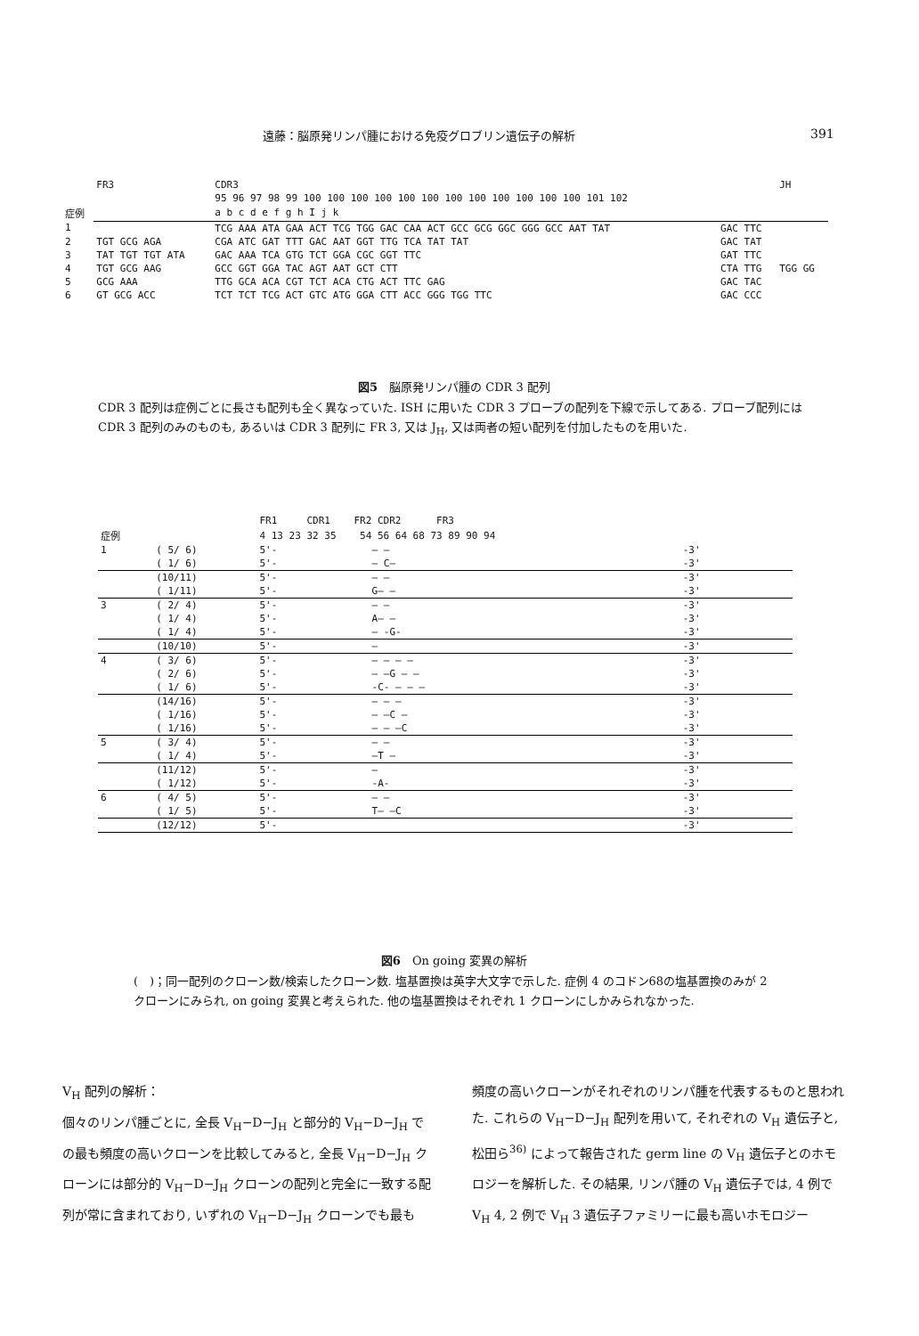遠藤：脳原発リンパ腫における免疫グロブリン遺伝子の解析 391
| | FR3 | CDR3 | | JH |
| --- | --- | --- | --- | --- |
| | | 95 96 97 98 99 100 100 100 100 100 100 100 100 100 100 100 100 101 102 | | |
| 症例 | | a b c d e f g h I j k | | |
| 1 | | TCG AAA ATA GAA ACT TCG TGG GAC CAA ACT GCC GCG GGC GGG GCC AAT TAT | GAC TTC | |
| 2 | TGT GCG AGA | CGA ATC GAT TTT GAC AAT GGT TTG TCA TAT TAT | GAC TAT | |
| 3 | TAT TGT TGT ATA | GAC AAA TCA GTG TCT GGA CGC GGT TTC | GAT TTC | |
| 4 | TGT GCG AAG | GCC GGT GGA TAC AGT AAT GCT CTT | CTA TTG | TGG GG |
| 5 | GCG AAA | TTG GCA ACA CGT TCT ACA CTG ACT TTC GAG | GAC TAC | |
| 6 | GT GCG ACC | TCT TCT TCG ACT GTC ATG GGA CTT ACC GGG TGG TTC | GAC CCC | |
図5　脳原発リンパ腫の CDR 3 配列
CDR 3 配列は症例ごとに長さも配列も全く異なっていた. ISH に用いた CDR 3 プローブの配列を下線で示してある. プローブ配列には CDR 3 配列のみのものも, あるいは CDR 3 配列に FR 3, 又は J<sub>H</sub>, 又は両者の短い配列を付加したものを用いた.
| | | FR1 CDR1 FR2 CDR2 FR3 | | | |
| --- | --- | --- | --- | --- | --- |
| 症例 | | 4 13 23 32 35 54 56 64 68 73 89 90 94 | | | |
| 1 | ( 5/ 6) | 5'- | — — | | -3' |
| | ( 1/ 6) | 5'- | — C— | | -3' |
| | (10/11) | 5'- | — — | | -3' |
| | ( 1/11) | 5'- | G— — | | -3' |
| 3 | ( 2/ 4) | 5'- | — — | | -3' |
| | ( 1/ 4) | 5'- | A— — | | -3' |
| | ( 1/ 4) | 5'- | — -G- | | -3' |
| | (10/10) | 5'- | — | | -3' |
| 4 | ( 3/ 6) | 5'- | — — — — | | -3' |
| | ( 2/ 6) | 5'- | — —G — — | | -3' |
| | ( 1/ 6) | 5'- | -C- — — — | | -3' |
| | (14/16) | 5'- | — — — | | -3' |
| | ( 1/16) | 5'- | — —C — | | -3' |
| | ( 1/16) | 5'- | — — —C | | -3' |
| 5 | ( 3/ 4) | 5'- | — — | | -3' |
| | ( 1/ 4) | 5'- | —T — | | -3' |
| | (11/12) | 5'- | — | | -3' |
| | ( 1/12) | 5'- | -A- | | -3' |
| 6 | ( 4/ 5) | 5'- | — — | | -3' |
| | ( 1/ 5) | 5'- | T— —C | | -3' |
| | (12/12) | 5'- | | | -3' |
図6　On going 変異の解析
(　)；同一配列のクローン数/検索したクローン数. 塩基置換は英字大文字で示した. 症例 4 のコドン68の塩基置換のみが 2 クローンにみられ, on going 変異と考えられた. 他の塩基置換はそれぞれ 1 クローンにしかみられなかった.
V<sub>H</sub> 配列の解析：
個々のリンパ腫ごとに, 全長 V<sub>H</sub>−D−J<sub>H</sub> と部分的 V<sub>H</sub>−D−J<sub>H</sub> での最も頻度の高いクローンを比較してみると, 全長 V<sub>H</sub>−D−J<sub>H</sub> クローンには部分的 V<sub>H</sub>−D−J<sub>H</sub> クローンの配列と完全に一致する配列が常に含まれており, いずれの V<sub>H</sub>−D−J<sub>H</sub> クローンでも最も
頻度の高いクローンがそれぞれのリンパ腫を代表するものと思われた. これらの V<sub>H</sub>−D−J<sub>H</sub> 配列を用いて, それぞれの V<sub>H</sub> 遺伝子と, 松田ら<sup>36)</sup> によって報告された germ line の V<sub>H</sub> 遺伝子とのホモロジーを解析した. その結果, リンパ腫の V<sub>H</sub> 遺伝子では, 4 例で V<sub>H</sub> 4, 2 例で V<sub>H</sub> 3 遺伝子ファミリーに最も高いホモロジー